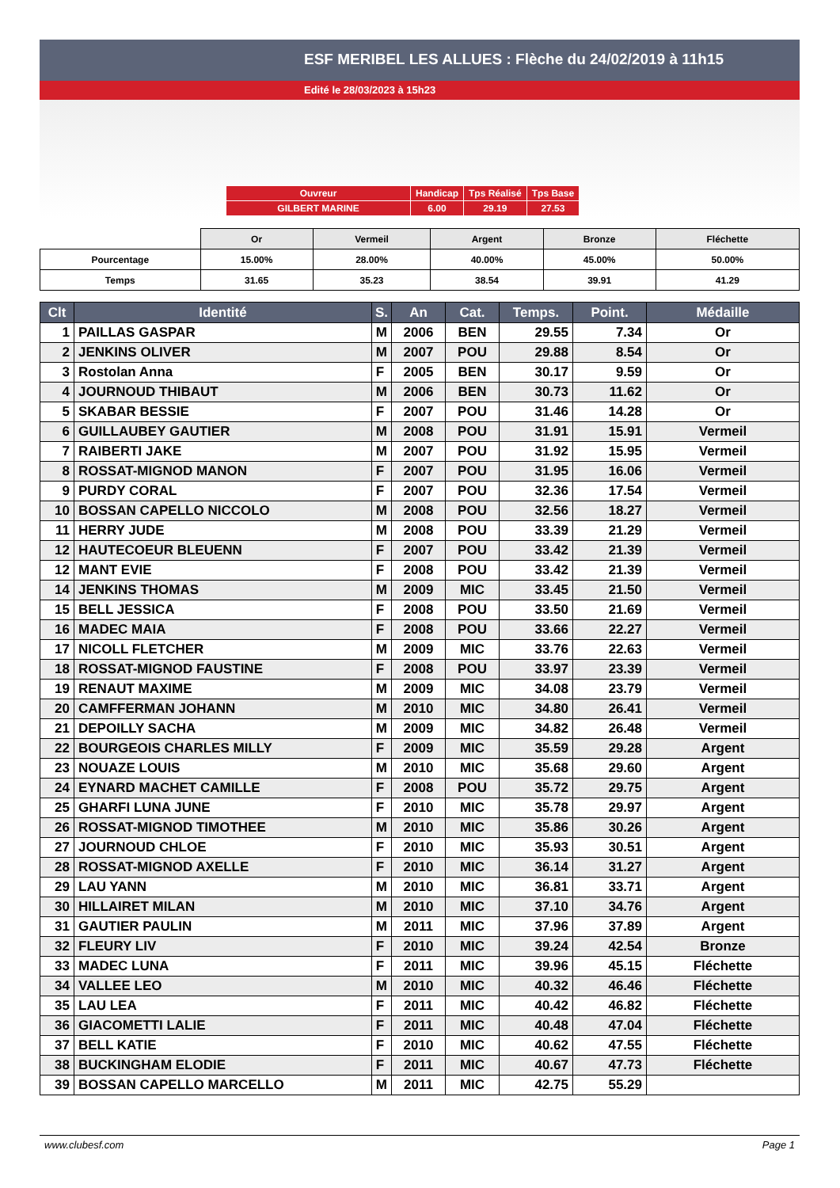ESF MERIBEL LES ALLUES : Flèche du 24/02/2019 à 11h15
Edité le 28/03/2023 à 15h23
| Ouvreur | Handicap | Tps Réalisé | Tps Base |
| GILBERT MARINE | 6.00 | 29.19 | 27.53 |
| | Or | Vermeil | Argent | Bronze | Fléchette |
| Pourcentage | 15.00% | 28.00% | 40.00% | 45.00% | 50.00% |
| Temps | 31.65 | 35.23 | 38.54 | 39.91 | 41.29 |
| Clt | Identité | S. | An | Cat. | Temps. | Point. | Médaille |
| --- | --- | --- | --- | --- | --- | --- | --- |
| 1 | PAILLAS GASPAR | M | 2006 | BEN | 29.55 | 7.34 | Or |
| 2 | JENKINS OLIVER | M | 2007 | POU | 29.88 | 8.54 | Or |
| 3 | Rostolan Anna | F | 2005 | BEN | 30.17 | 9.59 | Or |
| 4 | JOURNOUD THIBAUT | M | 2006 | BEN | 30.73 | 11.62 | Or |
| 5 | SKABAR BESSIE | F | 2007 | POU | 31.46 | 14.28 | Or |
| 6 | GUILLAUBEY GAUTIER | M | 2008 | POU | 31.91 | 15.91 | Vermeil |
| 7 | RAIBERTI JAKE | M | 2007 | POU | 31.92 | 15.95 | Vermeil |
| 8 | ROSSAT-MIGNOD MANON | F | 2007 | POU | 31.95 | 16.06 | Vermeil |
| 9 | PURDY CORAL | F | 2007 | POU | 32.36 | 17.54 | Vermeil |
| 10 | BOSSAN CAPELLO NICCOLO | M | 2008 | POU | 32.56 | 18.27 | Vermeil |
| 11 | HERRY JUDE | M | 2008 | POU | 33.39 | 21.29 | Vermeil |
| 12 | HAUTECOEUR BLEUENN | F | 2007 | POU | 33.42 | 21.39 | Vermeil |
| 12 | MANT EVIE | F | 2008 | POU | 33.42 | 21.39 | Vermeil |
| 14 | JENKINS THOMAS | M | 2009 | MIC | 33.45 | 21.50 | Vermeil |
| 15 | BELL JESSICA | F | 2008 | POU | 33.50 | 21.69 | Vermeil |
| 16 | MADEC MAIA | F | 2008 | POU | 33.66 | 22.27 | Vermeil |
| 17 | NICOLL FLETCHER | M | 2009 | MIC | 33.76 | 22.63 | Vermeil |
| 18 | ROSSAT-MIGNOD FAUSTINE | F | 2008 | POU | 33.97 | 23.39 | Vermeil |
| 19 | RENAUT MAXIME | M | 2009 | MIC | 34.08 | 23.79 | Vermeil |
| 20 | CAMFFERMAN JOHANN | M | 2010 | MIC | 34.80 | 26.41 | Vermeil |
| 21 | DEPOILLY SACHA | M | 2009 | MIC | 34.82 | 26.48 | Vermeil |
| 22 | BOURGEOIS CHARLES MILLY | F | 2009 | MIC | 35.59 | 29.28 | Argent |
| 23 | NOUAZE LOUIS | M | 2010 | MIC | 35.68 | 29.60 | Argent |
| 24 | EYNARD MACHET CAMILLE | F | 2008 | POU | 35.72 | 29.75 | Argent |
| 25 | GHARFI LUNA JUNE | F | 2010 | MIC | 35.78 | 29.97 | Argent |
| 26 | ROSSAT-MIGNOD TIMOTHEE | M | 2010 | MIC | 35.86 | 30.26 | Argent |
| 27 | JOURNOUD CHLOE | F | 2010 | MIC | 35.93 | 30.51 | Argent |
| 28 | ROSSAT-MIGNOD AXELLE | F | 2010 | MIC | 36.14 | 31.27 | Argent |
| 29 | LAU YANN | M | 2010 | MIC | 36.81 | 33.71 | Argent |
| 30 | HILLAIRET MILAN | M | 2010 | MIC | 37.10 | 34.76 | Argent |
| 31 | GAUTIER PAULIN | M | 2011 | MIC | 37.96 | 37.89 | Argent |
| 32 | FLEURY LIV | F | 2010 | MIC | 39.24 | 42.54 | Bronze |
| 33 | MADEC LUNA | F | 2011 | MIC | 39.96 | 45.15 | Fléchette |
| 34 | VALLEE LEO | M | 2010 | MIC | 40.32 | 46.46 | Fléchette |
| 35 | LAU LEA | F | 2011 | MIC | 40.42 | 46.82 | Fléchette |
| 36 | GIACOMETTI LALIE | F | 2011 | MIC | 40.48 | 47.04 | Fléchette |
| 37 | BELL KATIE | F | 2010 | MIC | 40.62 | 47.55 | Fléchette |
| 38 | BUCKINGHAM ELODIE | F | 2011 | MIC | 40.67 | 47.73 | Fléchette |
| 39 | BOSSAN CAPELLO MARCELLO | M | 2011 | MIC | 42.75 | 55.29 | |
www.clubesf.com Page 1